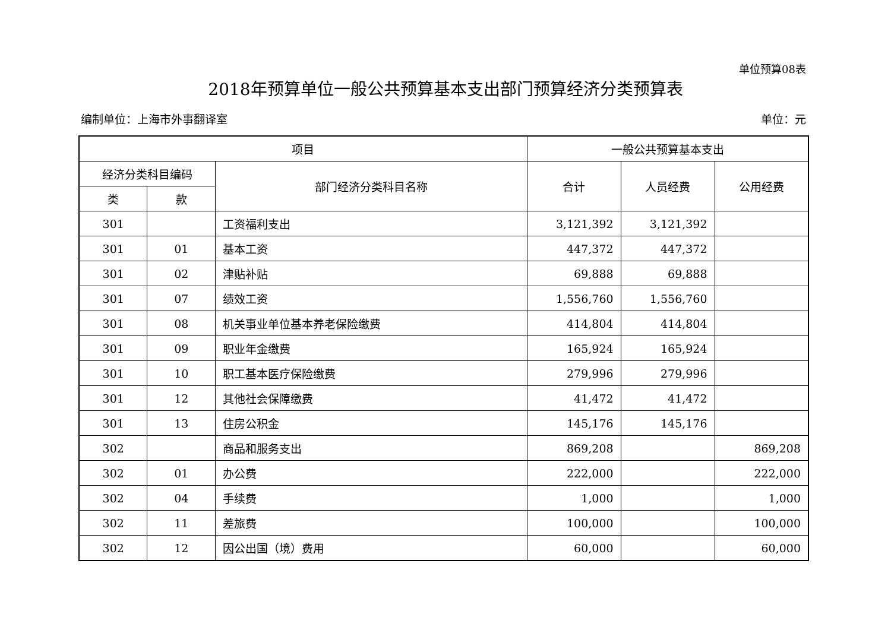单位预算08表
2018年预算单位一般公共预算基本支出部门预算经济分类预算表
编制单位：上海市外事翻译室 单位：元
| 项目 | | | 一般公共预算基本支出 | | |
| --- | --- | --- | --- | --- | --- |
| 经济分类科目编码 | | 部门经济分类科目名称 | 合计 | 人员经费 | 公用经费 |
| 类 | 款 | | | | |
| 301 | | 工资福利支出 | 3,121,392 | 3,121,392 | |
| 301 | 01 | 基本工资 | 447,372 | 447,372 | |
| 301 | 02 | 津贴补贴 | 69,888 | 69,888 | |
| 301 | 07 | 绩效工资 | 1,556,760 | 1,556,760 | |
| 301 | 08 | 机关事业单位基本养老保险缴费 | 414,804 | 414,804 | |
| 301 | 09 | 职业年金缴费 | 165,924 | 165,924 | |
| 301 | 10 | 职工基本医疗保险缴费 | 279,996 | 279,996 | |
| 301 | 12 | 其他社会保障缴费 | 41,472 | 41,472 | |
| 301 | 13 | 住房公积金 | 145,176 | 145,176 | |
| 302 | | 商品和服务支出 | 869,208 | | 869,208 |
| 302 | 01 | 办公费 | 222,000 | | 222,000 |
| 302 | 04 | 手续费 | 1,000 | | 1,000 |
| 302 | 11 | 差旅费 | 100,000 | | 100,000 |
| 302 | 12 | 因公出国（境）费用 | 60,000 | | 60,000 |